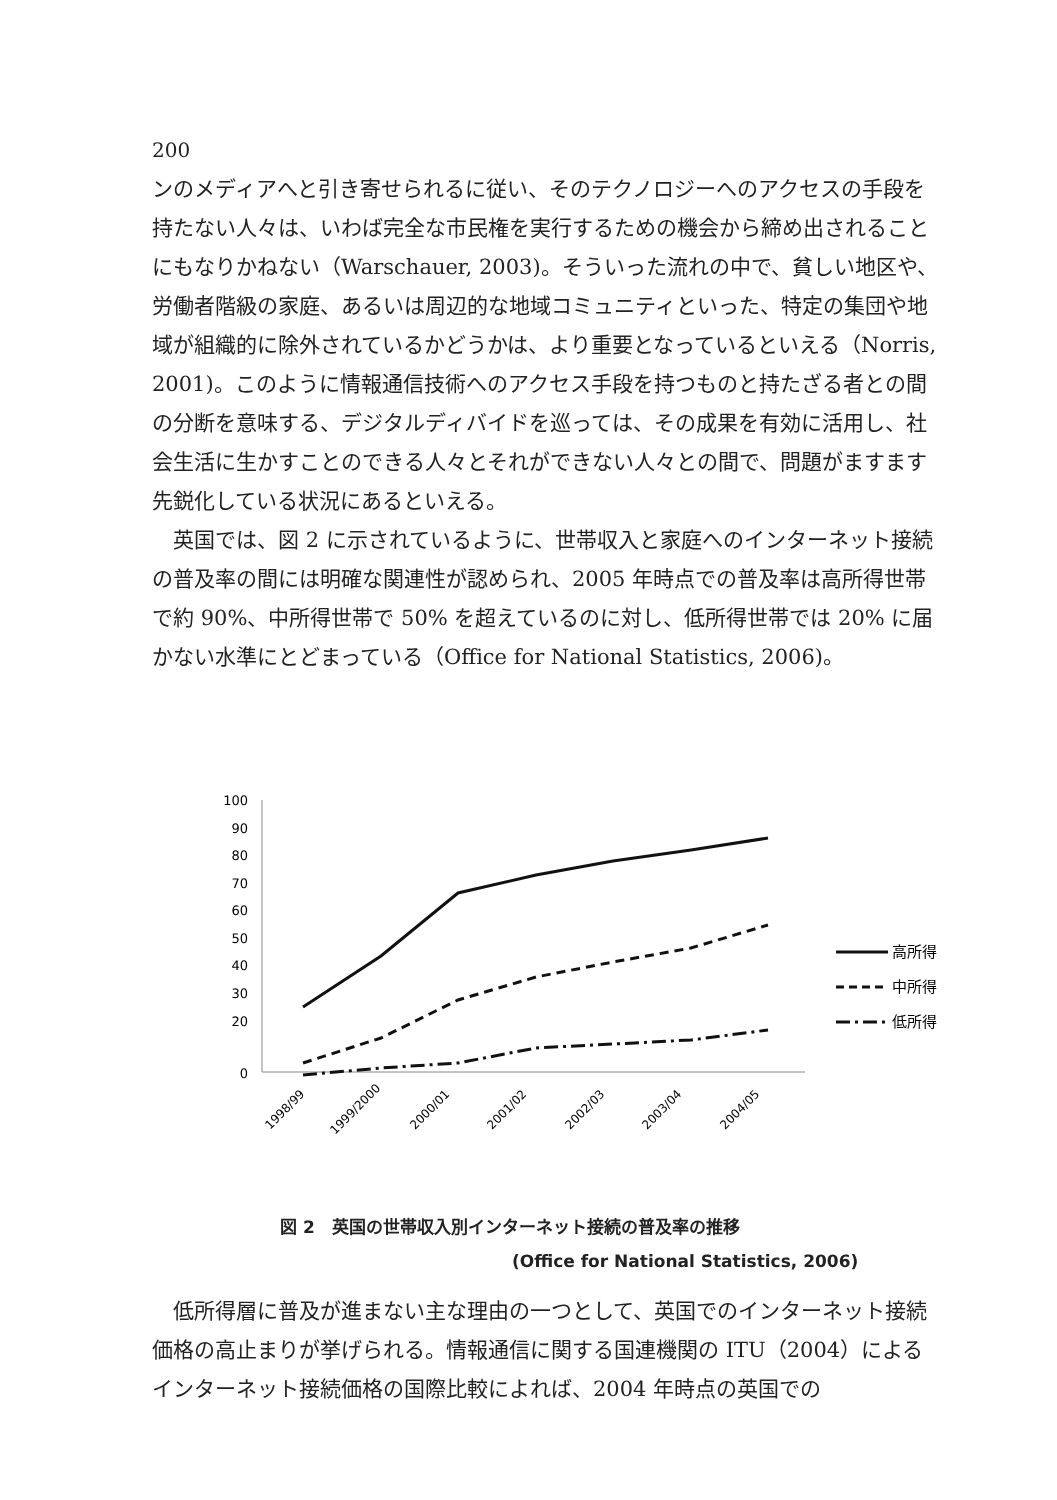200
ンのメディアへと引き寄せられるに従い、そのテクノロジーへのアクセスの手段を持たない人々は、いわば完全な市民権を実行するための機会から締め出されることにもなりかねない（Warschauer, 2003)。そういった流れの中で、貧しい地区や、労働者階級の家庭、あるいは周辺的な地域コミュニティといった、特定の集団や地域が組織的に除外されているかどうかは、より重要となっているといえる（Norris, 2001)。このように情報通信技術へのアクセス手段を持つものと持たざる者との間の分断を意味する、デジタルディバイドを巡っては、その成果を有効に活用し、社会生活に生かすことのできる人々とそれができない人々との間で、問題がますます先鋭化している状況にあるといえる。
英国では、図 2 に示されているように、世帯収入と家庭へのインターネット接続の普及率の間には明確な関連性が認められ、2005 年時点での普及率は高所得世帯で約 90%、中所得世帯で 50% を超えているのに対し、低所得世帯では 20% に届かない水準にとどまっている（Office for National Statistics, 2006)。
100
90
80
70
60
50
40
30
20
0
1998/99
1999/2000
2000/01
2001/02
2002/03
2003/04
2004/05
高所得
中所得
低所得
図 2　英国の世帯収入別インターネット接続の普及率の推移
(Office for National Statistics, 2006)
低所得層に普及が進まない主な理由の一つとして、英国でのインターネット接続価格の高止まりが挙げられる。情報通信に関する国連機関の ITU（2004）によるインターネット接続価格の国際比較によれば、2004 年時点の英国での